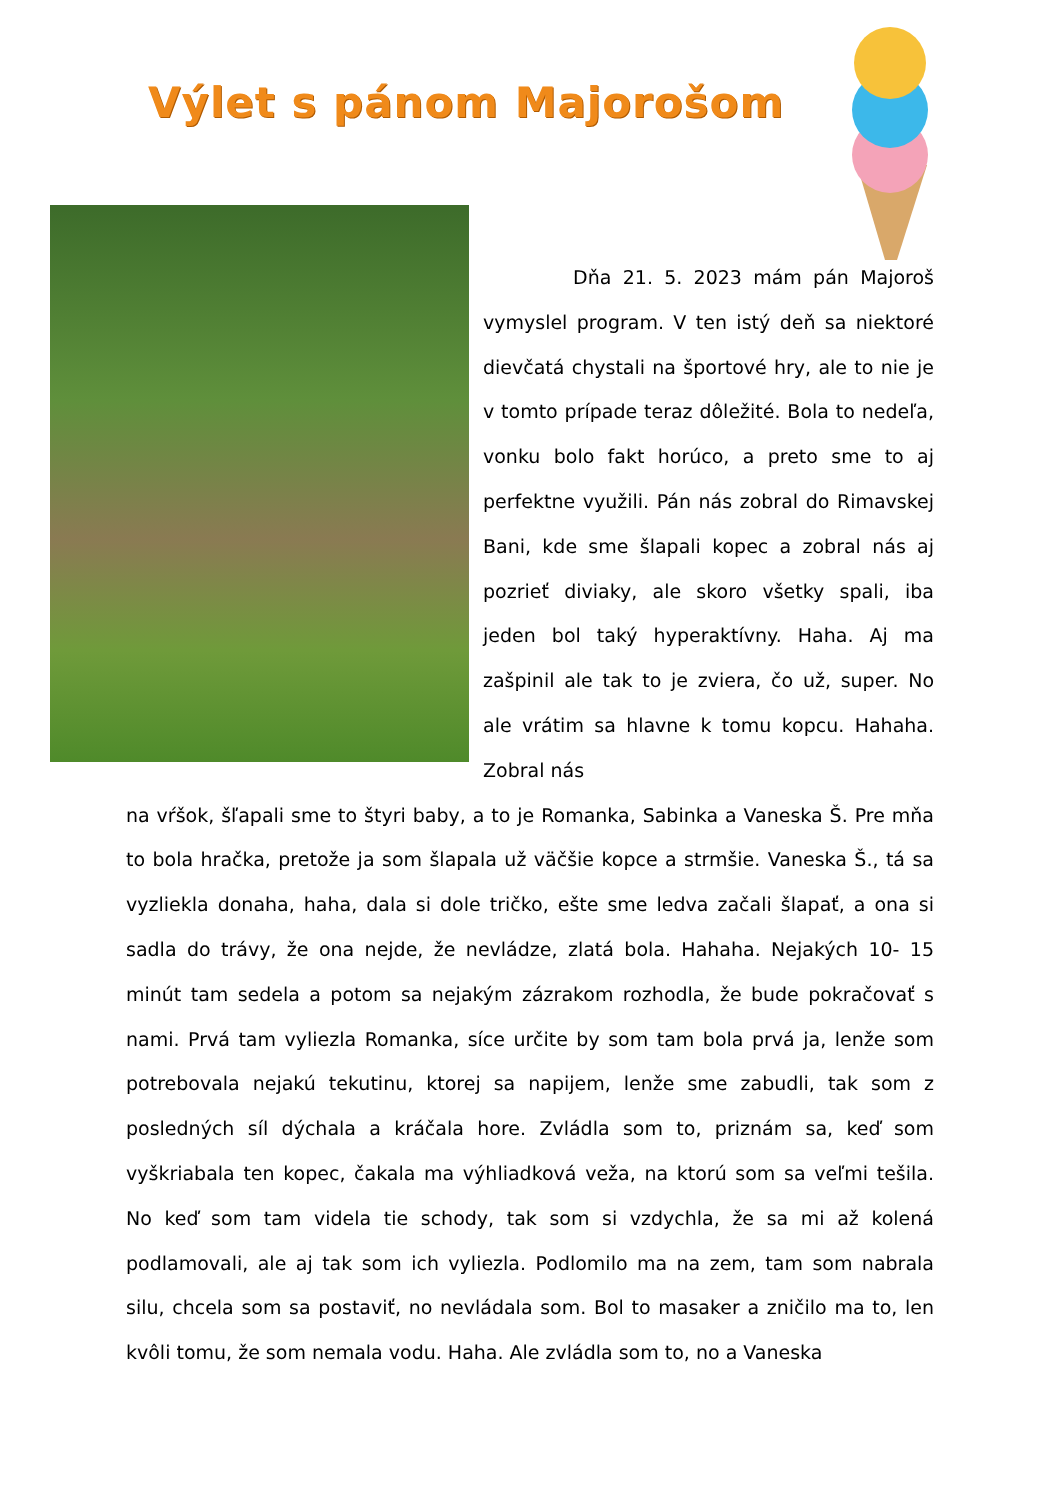Výlet s pánom Majorošom
Dňa 21. 5. 2023 mám pán Majoroš vymyslel program. V ten istý deň sa niektoré dievčatá chystali na športové hry, ale to nie je v tomto prípade teraz dôležité. Bola to nedeľa, vonku bolo fakt horúco, a preto sme to aj perfektne využili. Pán nás zobral do Rimavskej Bani, kde sme šlapali kopec a zobral nás aj pozrieť diviaky, ale skoro všetky spali, iba jeden bol taký hyperaktívny. Haha. Aj ma zašpinil ale tak to je zviera, čo už, super. No ale vrátim sa hlavne k tomu kopcu. Hahaha. Zobral nás
na vŕšok, šľapali sme to štyri baby, a to je Romanka, Sabinka a Vaneska Š. Pre mňa to bola hračka, pretože ja som šlapala už väčšie kopce a strmšie. Vaneska Š., tá sa vyzliekla donaha, haha, dala si dole tričko, ešte sme ledva začali šlapať, a ona si sadla do trávy, že ona nejde, že nevládze, zlatá bola. Hahaha. Nejakých 10- 15 minút tam sedela a potom sa nejakým zázrakom rozhodla, že bude pokračovať s nami. Prvá tam vyliezla Romanka, síce určite by som tam bola prvá ja, lenže som potrebovala nejakú tekutinu, ktorej sa napijem, lenže sme zabudli, tak som z posledných síl dýchala a kráčala hore. Zvládla som to, priznám sa, keď som vyškriabala ten kopec, čakala ma výhliadková veža, na ktorú som sa veľmi tešila. No keď som tam videla tie schody, tak som si vzdychla, že sa mi až kolená podlamovali, ale aj tak som ich vyliezla. Podlomilo ma na zem, tam som nabrala silu, chcela som sa postaviť, no nevládala som. Bol to masaker a zničilo ma to, len kvôli tomu, že som nemala vodu. Haha. Ale zvládla som to, no a Vaneska